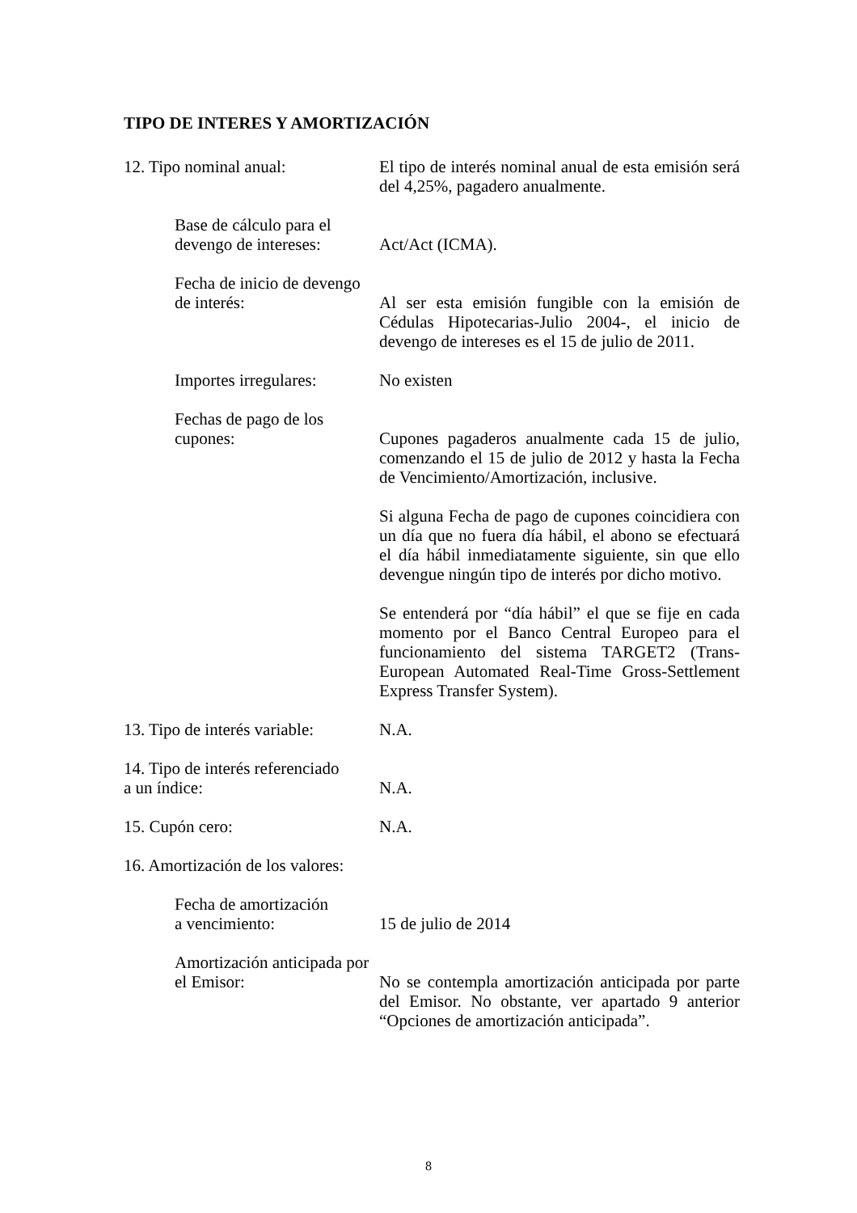TIPO DE INTERES Y AMORTIZACIÓN
12. Tipo nominal anual: El tipo de interés nominal anual de esta emisión será del 4,25%, pagadero anualmente.
Base de cálculo para el
devengo de intereses:
Act/Act (ICMA).
Fecha de inicio de devengo
de interés:
Al ser esta emisión fungible con la emisión de Cédulas Hipotecarias-Julio 2004-, el inicio de devengo de intereses es el 15 de julio de 2011.
Importes irregulares:
No existen
Fechas de pago de los
cupones:
Cupones pagaderos anualmente cada 15 de julio, comenzando el 15 de julio de 2012 y hasta la Fecha de Vencimiento/Amortización, inclusive.
Si alguna Fecha de pago de cupones coincidiera con un día que no fuera día hábil, el abono se efectuará el día hábil inmediatamente siguiente, sin que ello devengue ningún tipo de interés por dicho motivo.
Se entenderá por “día hábil” el que se fije en cada momento por el Banco Central Europeo para el funcionamiento del sistema TARGET2 (Trans-European Automated Real-Time Gross-Settlement Express Transfer System).
13. Tipo de interés variable:
N.A.
14. Tipo de interés referenciado
a un índice:
N.A.
15. Cupón cero: N.A.
16. Amortización de los valores:
Fecha de amortización
a vencimiento:
15 de julio de 2014
Amortización anticipada por
el Emisor:
No se contempla amortización anticipada por parte del Emisor. No obstante, ver apartado 9 anterior “Opciones de amortización anticipada”.
8